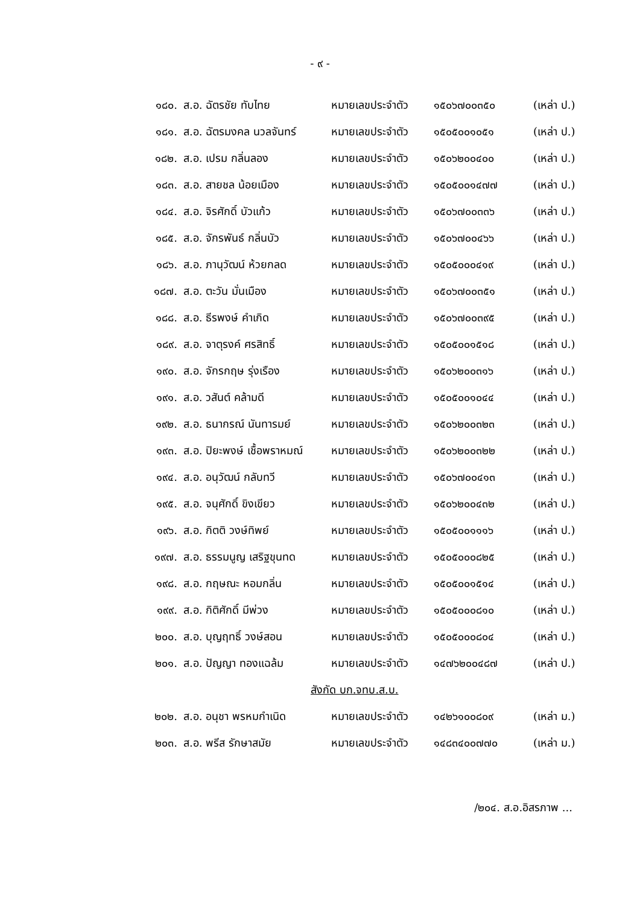- ๙ -
| ๑๘๐. | ส.อ. ฉัตรชัย ทับไทย | หมายเลขประจำตัว | ๑๕๐๖๗๐๐๓๕๐ | (เหล่า ป.) |
| ๑๘๑. | ส.อ. ฉัตรมงคล นวลจันทร์ | หมายเลขประจำตัว | ๑๕๐๕๐๐๑๐๕๑ | (เหล่า ป.) |
| ๑๘๒. | ส.อ. เปรม กลิ่นลอง | หมายเลขประจำตัว | ๑๕๐๖๒๐๐๔๐๐ | (เหล่า ป.) |
| ๑๘๓. | ส.อ. สายชล น้อยเมือง | หมายเลขประจำตัว | ๑๕๐๕๐๐๑๔๗๗ | (เหล่า ป.) |
| ๑๘๔. | ส.อ. จิรศักดิ์ บัวแก้ว | หมายเลขประจำตัว | ๑๕๐๖๗๐๐๓๓๖ | (เหล่า ป.) |
| ๑๘๕. | ส.อ. จักรพันธ์ กลิ่นบัว | หมายเลขประจำตัว | ๑๕๐๖๗๐๐๔๖๖ | (เหล่า ป.) |
| ๑๘๖. | ส.อ. ภานุวัฒน์ ห้วยกลด | หมายเลขประจำตัว | ๑๕๐๕๐๐๐๔๑๙ | (เหล่า ป.) |
| ๑๘๗. | ส.อ. ตะวัน มั่นเมือง | หมายเลขประจำตัว | ๑๕๐๖๗๐๐๓๕๑ | (เหล่า ป.) |
| ๑๘๘. | ส.อ. ธีรพงษ์ คำเกิด | หมายเลขประจำตัว | ๑๕๐๖๗๐๐๓๙๕ | (เหล่า ป.) |
| ๑๘๙. | ส.อ. จาตุรงค์ ศรสิทธิ์ | หมายเลขประจำตัว | ๑๕๐๕๐๐๑๕๑๘ | (เหล่า ป.) |
| ๑๙๐. | ส.อ. จักรกฤษ รุ่งเรือง | หมายเลขประจำตัว | ๑๕๐๖๒๐๐๓๑๖ | (เหล่า ป.) |
| ๑๙๑. | ส.อ. วสันต์ คล้ามดี | หมายเลขประจำตัว | ๑๕๐๕๐๐๑๐๔๔ | (เหล่า ป.) |
| ๑๙๒. | ส.อ. ธนากรณ์ นันทารมย์ | หมายเลขประจำตัว | ๑๕๐๖๒๐๐๓๒๓ | (เหล่า ป.) |
| ๑๙๓. | ส.อ. ปิยะพงษ์ เชื้อพราหมณ์ | หมายเลขประจำตัว | ๑๕๐๖๒๐๐๓๒๒ | (เหล่า ป.) |
| ๑๙๔. | ส.อ. อนุวัฒน์ กลับทวี | หมายเลขประจำตัว | ๑๕๐๖๗๐๐๔๑๓ | (เหล่า ป.) |
| ๑๙๕. | ส.อ. จนุศักดิ์ ขิงเขียว | หมายเลขประจำตัว | ๑๕๐๖๒๐๐๔๓๒ | (เหล่า ป.) |
| ๑๙๖. | ส.อ. กิตติ วงษ์ทิพย์ | หมายเลขประจำตัว | ๑๕๐๕๐๐๑๑๑๖ | (เหล่า ป.) |
| ๑๙๗. | ส.อ. ธรรมนูญ เสริฐขุนทด | หมายเลขประจำตัว | ๑๕๐๕๐๐๐๘๒๕ | (เหล่า ป.) |
| ๑๙๘. | ส.อ. กฤษณะ หอมกลิ่น | หมายเลขประจำตัว | ๑๕๐๕๐๐๑๕๑๔ | (เหล่า ป.) |
| ๑๙๙. | ส.อ. กิติศักดิ์ มีพ่วง | หมายเลขประจำตัว | ๑๕๐๕๐๐๐๘๑๐ | (เหล่า ป.) |
| ๒๐๐. | ส.อ. บุญฤทธิ์ วงษ์สอน | หมายเลขประจำตัว | ๑๕๐๕๐๐๐๘๐๔ | (เหล่า ป.) |
| ๒๐๑. | ส.อ. ปัญญา ทองแฉล้ม | หมายเลขประจำตัว | ๑๔๗๖๒๐๐๔๘๗ | (เหล่า ป.) |
| สังกัด บก.จทบ.ส.บ. | | | | |
| ๒๐๒. | ส.อ. อนุชา พรหมกำเนิด | หมายเลขประจำตัว | ๑๔๒๖๑๐๐๘๐๙ | (เหล่า ม.) |
| ๒๐๓. | ส.อ. พรีส รักษาสมัย | หมายเลขประจำตัว | ๑๔๘๓๔๐๐๗๗๐ | (เหล่า ม.) |
/๒๐๔. ส.อ.อิสรภาพ ...